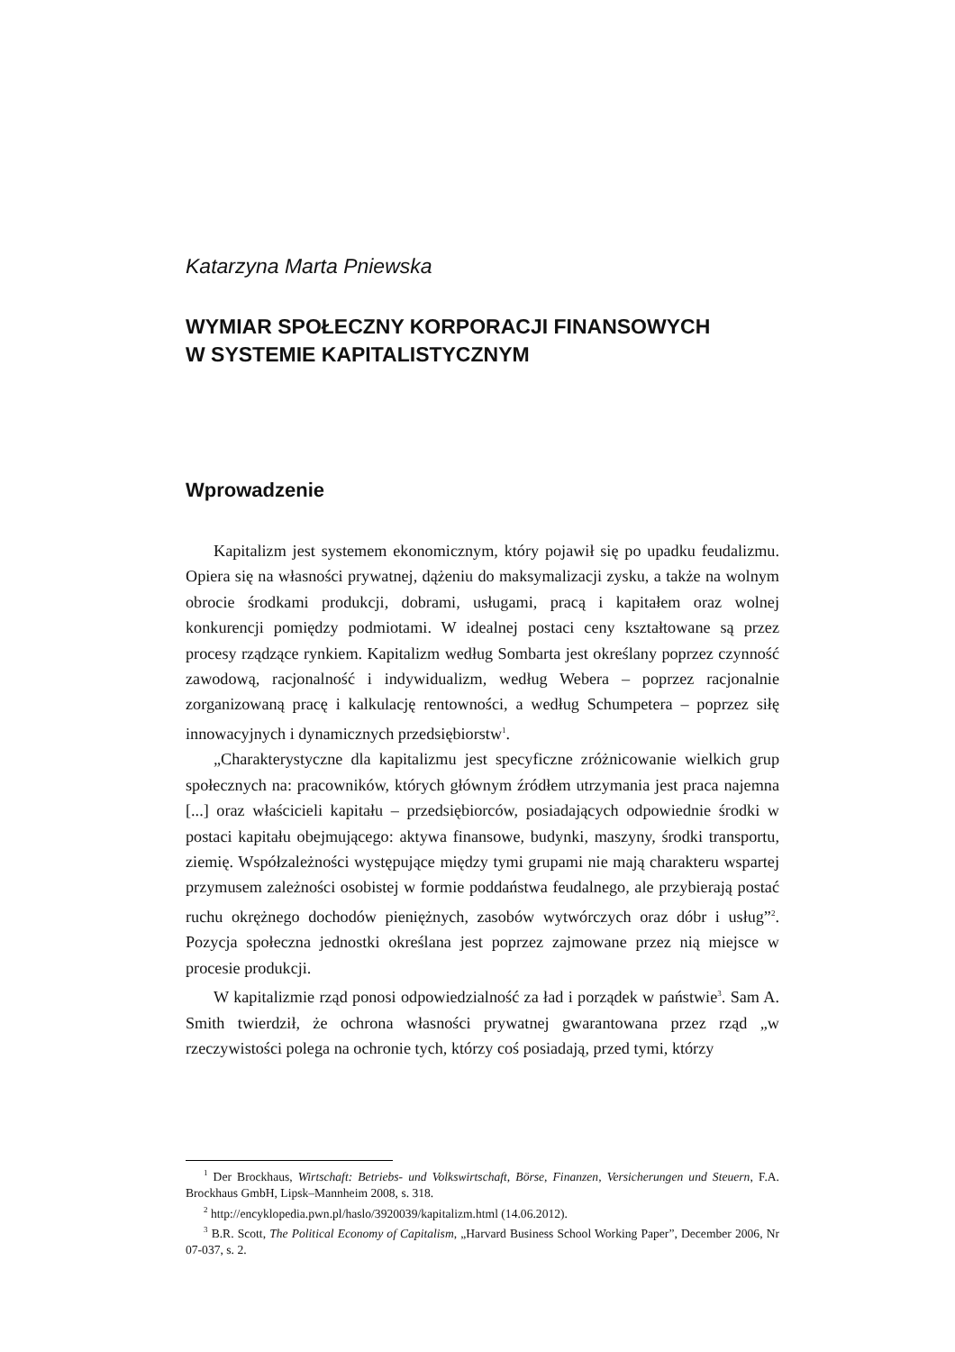Katarzyna Marta Pniewska
WYMIAR SPOŁECZNY KORPORACJI FINANSOWYCH
W SYSTEMIE KAPITALISTYCZNYM
Wprowadzenie
Kapitalizm jest systemem ekonomicznym, który pojawił się po upadku feudalizmu. Opiera się na własności prywatnej, dążeniu do maksymalizacji zysku, a także na wolnym obrocie środkami produkcji, dobrami, usługami, pracą i kapitałem oraz wolnej konkurencji pomiędzy podmiotami. W idealnej postaci ceny kształtowane są przez procesy rządzące rynkiem. Kapitalizm według Sombarta jest określany poprzez czynność zawodową, racjonalność i indywidualizm, według Webera – poprzez racjonalnie zorganizowaną pracę i kalkulację rentowności, a według Schumpetera – poprzez siłę innowacyjnych i dynamicznych przedsiębiorstw<sup>1</sup>.
„Charakterystyczne dla kapitalizmu jest specyficzne zróżnicowanie wielkich grup społecznych na: pracowników, których głównym źródłem utrzymania jest praca najemna [...] oraz właścicieli kapitału – przedsiębiorców, posiadających odpowiednie środki w postaci kapitału obejmującego: aktywa finansowe, budynki, maszyny, środki transportu, ziemię. Współzależności występujące między tymi grupami nie mają charakteru wspartej przymusem zależności osobistej w formie poddaństwa feudalnego, ale przybierają postać ruchu okrężnego dochodów pieniężnych, zasobów wytwórczych oraz dóbr i usług”<sup>2</sup>. Pozycja społeczna jednostki określana jest poprzez zajmowane przez nią miejsce w procesie produkcji.
W kapitalizmie rząd ponosi odpowiedzialność za ład i porządek w państwie<sup>3</sup>. Sam A. Smith twierdził, że ochrona własności prywatnej gwarantowana przez rząd „w rzeczywistości polega na ochronie tych, którzy coś posiadają, przed tymi, którzy
<sup>1</sup> Der Brockhaus, Wirtschaft: Betriebs- und Volkswirtschaft, Börse, Finanzen, Versicherungen und Steuern, F.A. Brockhaus GmbH, Lipsk–Mannheim 2008, s. 318.
<sup>2</sup> http://encyklopedia.pwn.pl/haslo/3920039/kapitalizm.html (14.06.2012).
<sup>3</sup> B.R. Scott, The Political Economy of Capitalism, „Harvard Business School Working Paper”, December 2006, Nr 07-037, s. 2.